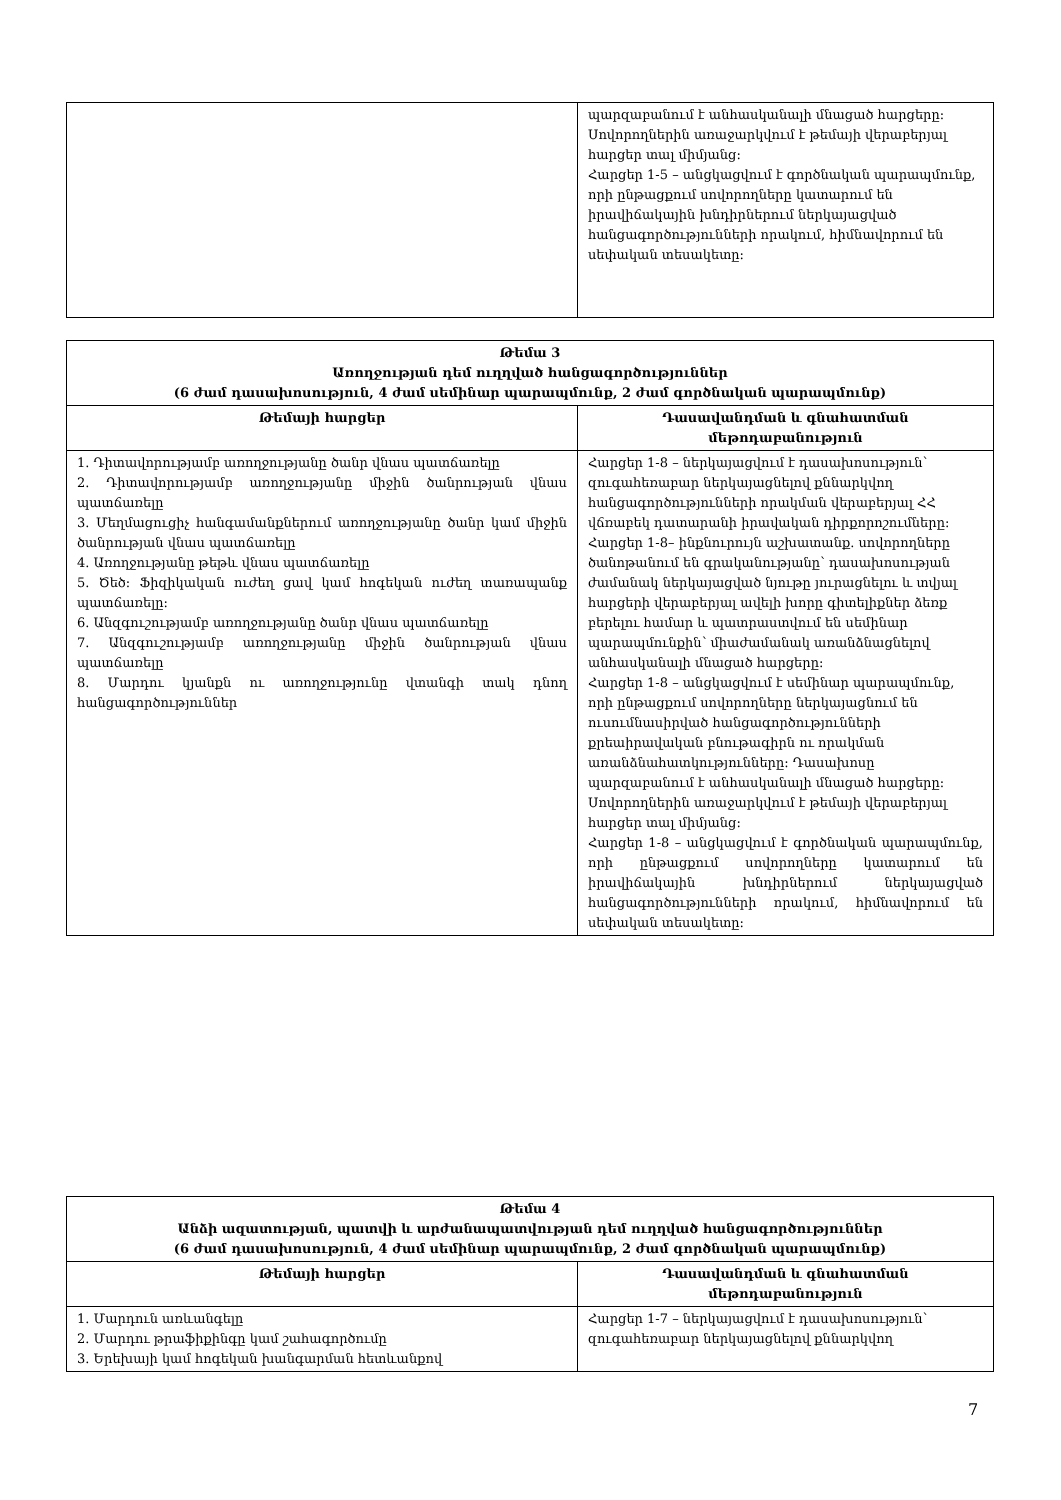| | պարզաբանում է անհասկանալի մնացած հարցերը: Սովորողներին առաջարկվում է թեմայի վերաբերյալ հարցեր տալ միմյանց: Հարցեր 1-5 – անցկացվում է գործնական պարապմունք, որի ընթացքում սովորողները կատարում են իրավիճակային խնդիրներում ներկայացված հանցագործությունների որակում, հիմնավորում են սեփական տեսակետը: |
| Թեմա 3 Առողջության դեմ ուղղված հանցագործություններ (6 ժամ դասախոսություն, 4 ժամ սեմինար պարապմունք, 2 ժամ գործնական պարապմունք) | |
| --- | --- |
| Թեմայի հարցեր | Դասավանդման և գնահատման մեթոդաբանություն |
| 1. Դիտավորությամբ առողջությանը ծանր վնաս պատճառելը 2. Դիտավորությամբ առողջությանը միջին ծանրության վնաս պատճառելը 3. Մեղմացուցիչ հանգամանքներում առողջությանը ծանր կամ միջին ծանրության վնաս պատճառելը 4. Առողջությանը թեթև վնաս պատճառելը 5. Ծեծ: Ֆիզիկական ուժեղ ցավ կամ հոգեկան ուժեղ տառապանք պատճառելը: 6. Անզգուշությամբ առողջությանը ծանր վնաս պատճառելը 7. Անզգուշությամբ առողջությանը միջին ծանրության վնաս պատճառելը 8. Մարդու կյանքն ու առողջությունը վտանգի տակ դնող հանցագործություններ | Հարցեր 1-8 – ներկայացվում է դասախոսություն՝ զուգահեռաբար ներկայացնելով քննարկվող հանցագործությունների որակման վերաբերյալ ՀՀ վճռաբեկ դատարանի իրավական դիրքորոշումները: Հարցեր 1-8– ինքնուրույն աշխատանք. սովորողները ծանոթանում են գրականությանը՝ դասախոսության ժամանակ ներկայացված նյութը յուրացնելու և տվյալ հարցերի վերաբերյալ ավելի խորը գիտելիքներ ձեռք բերելու համար և պատրաստվում են սեմինար պարապմունքին՝ միաժամանակ առանձնացնելով անհասկանալի մնացած հարցերը: Հարցեր 1-8 – անցկացվում է սեմինար պարապմունք, որի ընթացքում սովորողները ներկայացնում են ուսումնասիրված հանցագործությունների քրեաիրավական բնութագիրն ու որակման առանձնահատկությունները: Դասախոսը պարզաբանում է անհասկանալի մնացած հարցերը: Սովորողներին առաջարկվում է թեմայի վերաբերյալ հարցեր տալ միմյանց: Հարցեր 1-8 – անցկացվում է գործնական պարապմունք, որի ընթացքում սովորողները կատարում են իրավիճակային խնդիրներում ներկայացված հանցագործությունների որակում, հիմնավորում են սեփական տեսակետը: |
| Թեմա 4 Անձի ազատության, պատվի և արժանապատվության դեմ ուղղված հանցագործություններ (6 ժամ դասախոսություն, 4 ժամ սեմինար պարապմունք, 2 ժամ գործնական պարապմունք) | |
| --- | --- |
| Թեմայի հարցեր | Դասավանդման և գնահատման մեթոդաբանություն |
| 1. Մարդուն առևանգելը 2. Մարդու թրաֆիքինգը կամ շահագործումը 3. Երեխայի կամ հոգեկան խանգարման հետևանքով | Հարցեր 1-7 – ներկայացվում է դասախոսություն՝ զուգահեռաբար ներկայացնելով քննարկվող |
7